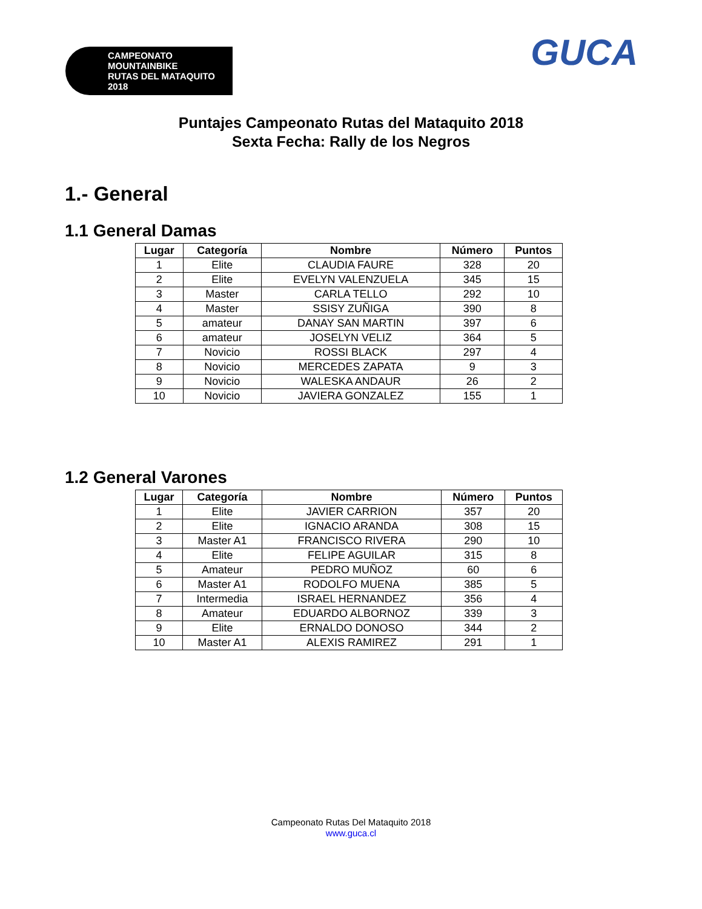CAMPEONATO MOUNTAINBIKE
RUTAS DEL MATAQUITO
2018
GUCA
Puntajes Campeonato Rutas del Mataquito 2018
Sexta Fecha: Rally de los Negros
1.- General
1.1 General Damas
| Lugar | Categoría | Nombre | Número | Puntos |
| --- | --- | --- | --- | --- |
| 1 | Elite | CLAUDIA FAURE | 328 | 20 |
| 2 | Elite | EVELYN VALENZUELA | 345 | 15 |
| 3 | Master | CARLA TELLO | 292 | 10 |
| 4 | Master | SSISY ZUÑIGA | 390 | 8 |
| 5 | amateur | DANAY SAN MARTIN | 397 | 6 |
| 6 | amateur | JOSELYN VELIZ | 364 | 5 |
| 7 | Novicio | ROSSI BLACK | 297 | 4 |
| 8 | Novicio | MERCEDES ZAPATA | 9 | 3 |
| 9 | Novicio | WALESKA ANDAUR | 26 | 2 |
| 10 | Novicio | JAVIERA GONZALEZ | 155 | 1 |
1.2 General Varones
| Lugar | Categoría | Nombre | Número | Puntos |
| --- | --- | --- | --- | --- |
| 1 | Elite | JAVIER CARRION | 357 | 20 |
| 2 | Elite | IGNACIO ARANDA | 308 | 15 |
| 3 | Master A1 | FRANCISCO RIVERA | 290 | 10 |
| 4 | Elite | FELIPE AGUILAR | 315 | 8 |
| 5 | Amateur | PEDRO MUÑOZ | 60 | 6 |
| 6 | Master A1 | RODOLFO MUENA | 385 | 5 |
| 7 | Intermedia | ISRAEL HERNANDEZ | 356 | 4 |
| 8 | Amateur | EDUARDO ALBORNOZ | 339 | 3 |
| 9 | Elite | ERNALDO DONOSO | 344 | 2 |
| 10 | Master A1 | ALEXIS RAMIREZ | 291 | 1 |
Campeonato Rutas Del Mataquito 2018
www.guca.cl